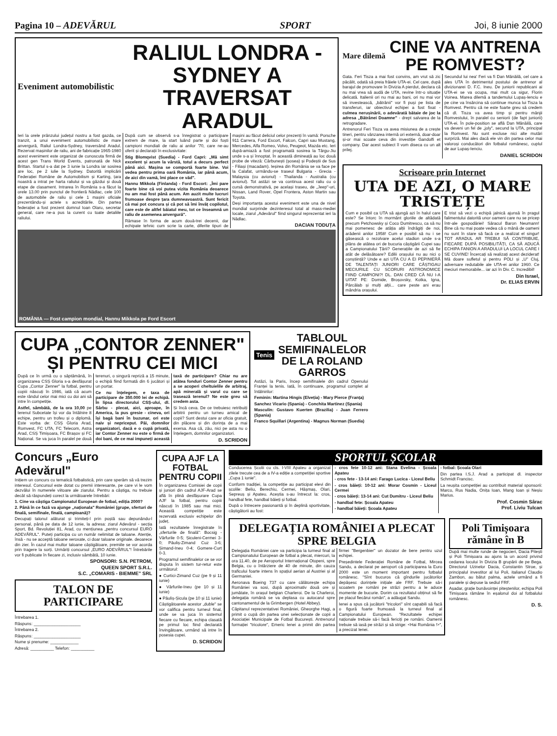Pagina 10 – ADEVĂRUL SPORT Joi, 8 iunie 2000
Eveniment automobilistic
RALIUL LONDRA - SYDNEY A TRAVERSAT ARADUL
Ieri la orele prânzului județul nostru a fost gazda, ce tranzit, a unui eveniment automobilistic de mare anvergură, Raliul Londra-Sydney, traversând Aradul. Rezervat mașinilor de raliu, ani de fabricație 1965-1980 acest eveniment este organizat de cunoscuta firmă de acest gen Trans World Events, patronată de Nick Brittan. Startul s-a dat pe 3 iunie la Londra iar sosirea are loc, pe 2 iulie la Sydney. Datorită implicării Federației Române de Automobilism și Karting, țara noastră a intrat pe harta raliului și va găzdui și două etape de clasament. Intrarea în România s-a făcut la orele 13.00 prin punctul de frontieră Nădlac, cele 100 de automobile de raliu și cele 1 mașini oficiale prezentându-și actele s acreditările. Din partea federației a fost prezent domnul Ioan Olaru, secretar general, care ne-a pus la curent cu toate detaliile raliului.
După cum se observă s-a înregistrat o participare extrem de mare, la start luând parte și doi foști campioni mondiali de raliu ai anilor '70, care ne-au oferit și declarații în exclusivitate:
Stig Blomqvist (Suedia) - Ford Capri: „Mă simt excelent și acum la vârstă, totul a decurs perfect până aici. Mașina se comportă foarte bine. Voi vedea pentru prima oară România, iar până acum, de aici din vamă, îmi place ce văd".
Hannu Mikkola (Finlanda) - Ford Escort: „Îmi pare foarte bine că voi putea vizita România deoarece nu am mai fost până acum. Am auzit multe lucruri frumoase despre țara dumneavoastră. Sunt fericit că mai pot concura și că pot să îmi învăț copilotul, care este de altfel băiatul meu, tot ce înseamnă un raliu de asemenea anvergură".
Rămase în forma de acum două-trei decenii, dar echipate tehnic cum scrie la carte, diferite tipuri de mașini au făcut deliciul celor prezenți în vamă: Porsche 911 Carrera, Ford Escort, Falcon, Capri sau Mustang, Mercedes, Alfa Romeo, Volvo, Peugeot, Mazda etc. Ieri după-amiază a fost programată sosirea la Târgu-Jiu unde s-a și înnoptat. În această dimineață au loc două probe de viteză: Cărbunești (șosea) și Podeștii de Sus - Filiași (macadam). Ieșirea din România se va face pe la Calafat, urmându-se traseul Bulgaria - Grecia - Malaysia (cu avionul) - Thailanda - Australia (cu avionul). Tot astăzi se va continua acest raliu cu o cursă demonstrativă, pe același traseu, de „Jeep"-uri, Nissan, Land Rover, Opel Frontera, Aston Martin sau Toyota.
Deși importanța acestui eveniment este una de nivel mondial surprinde dezinteresul total al mass-mediei locale, ziarul „Adevărul" fiind singurul reprezentat ieri la Nădlac.
DACIAN TODUȚA
ROMÂNIA — Fost campion mondial, Hannu Mikkola pe Ford Escort
Mare dilemă
CINE VA ANTRENA PE ROMVEST?
Gata. Feri Tisza a mai fost convins, am vrut să zic păcălit, odată să preia frâiele UTA-ei. Cel care, după barajul de promovare în Divizia A pierdut, declara că nu mai vrea să audă de UTA, revine într-o situație delicată. Italienii ori nu mai au bani, ori nu mai vor să investească, „bătrânii" vor fi puși pe lista de transferuri, iar obiectivul echipei a fost fixat - culmea nerușinării, o adevărată bătaie de joc la adresa „Bătrânei Doamne" - drept salvarea de la retrogradare.
Antrenorul Feri Tisza va avea misiunea de a crește tineri, pentru vânzarea internă ori externă, doar-doar și-or mai scoate ceva din investiție Gandolfi et company. Dar acest subiect îl vom diseca cu un alt prilej.
Secundul lui nea' Feri va fi Dan Mănăilă, cel care a ales UTA în detrimentul postului de antrenor al divizionarei D. F.C. Ineu. De juniorii republicani ai UTA-ei se va ocupa, mai mult ca sigur, Florin Voinea. Marea dilemă a tandemului Lupaș-Ienciu e pe cine va însărcina să continue munca lui Tisza la Romvest. Pentru că ne este foarte greu să credem că dl. Tisza va avea timp și pentru mânjii Romvestului, în paralel cu seniorii (de fapt juniorii) UTA-ei. În pole-position se află Dan Mănăilă, care va deveni un fel de „joly", secund la UTA, principal la Romvest. Nu sunt excluse nici alte mutări surpriză. Mai ales dacă ele vin din partea celor mai valoroși conducători din fotbalul românesc, cuplul de aur Lupaș-Ienciu.
DANIEL SCRIDON
Scrisoare prin Internet
UTA DE AZI, O MARE TRISTEȚE
Cum e posibil ca UTA să ajungă azi în halul care este? Se întorc în mormânt gloriile de altădată precum Petchowsky și Coco Dumitrescu, ca să nu mai pomenesc de atâția alții îndrăgiți de noi, arădenii anilor 1958! Cum e posibil să nu i se găsească o rezolvare acelui stadion unde s-a plâns de atâtea ori de bucuria câștigării Cupei sau a Campionatului Țării? Generațiile de azi să fie atât de delăsătoare? Edilii orașului nu au nici o conștiință? Unde e azi UTA CU A EI PEPINIERĂ DE TALENTAȚI JUNIORI CARE CÂȘTIGAU MECIURILE CU SCORURI ASTRONOMICE FIIND CAMPIONI?! DL. DAN CRED CĂ NU I-A UITAT PE: Domide, Broșovsky, Kotka, Igna, Pârcălab și mulți alții... care peste ani erau mândria orașului.
E trist să vezi o echipă jalnică ajunsă în pragul falimentului datorită unor oameni care nu se pricep într-ale gospodăriei! Săracul Baron Neumann! Bine că nu mai poate vedea că o mână de oameni nu sunt în stare să facă ce a realizat el singur! TOT ARADUL AR TREBUI SĂ CONTRIBUIE, FIECARE DUPĂ POSIBILITĂȚI, CA SĂ ADUCĂ ECHIPA FANION A ARADULUI LA LOCUL CARE I SE CUVINE! Încercați să realizați acest deziderat! Mă doare sufletul și pentru POLI și „U" Cluj, adversare redutabile ale UTA-ei anilor 1960. Ce meciuri memorabile... iar azi în Div. C. Incredibil!
Din Israel,
Dr. ELIAS ERVIN
CUPA „CONTOR ZENNER" ȘI PENTRU CEI MICI
După ce în urmă cu o săptămână, în organizarea CSȘ Gloria s-a desfășurat Cupa „Contor Zenner" la fotbal, pentru copiii născuți în 1986, iată că acum este rândul celor mai mici cu doi ani să intre în competiție.
Astfel, sâmbătă, de la ora 10,00 pe terenul Subcetate își vor da întâlnire 8 echipe, pentru un trofeu și o diplomă. Este vorba de: CSȘ Gloria Arad, Romvest, FC UTA, FC Telecom, Astra Arad, CSȘ Timișoara, FC Brașov și FC Național. Se va juca în paralel pe două terenuri, o singură repriză a 15 minute, o echipă fiind formată din 6 jucători și un portar.
Ce nu înțelegem, e taxa de participare de 350.000 lei de echipă. În lipsa directorului CSȘ-ului, dl. Sârbu - plecat, aici, aproape, în America, la pus gresie - cineva, ori își bagă bani în buzunar, ori este naiv și nepriceput. Păi, domnilor organizatori, dacă e o cupă privată, iar Contor Zenner nu este o firmă de doi bani, de ce mai impuneți această taxă de participare? Chiar nu are atâtea fonduri Contor Zenner pentru a se acoperi cheltuielile de arbitraj, apă minerală și varul cu care se trasează terenul? Ne este greu să credem asta.
Și încă ceva. De ce trebuiesc retribuiți arbitrii pentru un turneu amical de copii? Sunt destui care ar oficia gratuit, din plăcere și din dorința de a mai exersa. Asa că, zău, nici pe asta nu o înțelegem, domnilor organizatori.
D. SCRIDON
Tenis
TABLOUL SEMIFINALELOR DE LA ROLAND GARROS
Astăzi, la Paris, încep semifinalele din cadrul Openului Franței la tenis. Iată, în continuare, programul complet al întâlnirilor:
Feminin: Martina Hingis (Elveția) - Mary Pierce (Franța)
Sanchez Vicario (Spania) - Conchita Martinez (Spania)
Masculin: Gustavo Kuerten (Brazilia) - Juan Ferrero (Spania)
Franco Squillari (Argentina) - Magnus Norman (Suedia)
Concurs „Euro Adevărul"
Inițiem un concurs cu tematică fotbalistică, prin care sperăm să vă trezim interesul. Concursul este dotat cu premii interesante, pe care vi le vom dezvălui în numerele viitoare ale ziarului. Pentru a câștiga, nu trebuie decât să răspundeți corect la următoarele întrebări:
1. Cine va câștiga Campionatul European de fotbal, ediția 2000?
2. Până în ce fază va ajunge „naționala" României (grupe, sferturi de finală, semifinale, finală, campioană)?
Decupați talonul alăturat și trimiteți-l prin poștă sau depunându-l personal, până pe data de 12 iunie, la adresa: ziarul Adevărul - secția Sport, Bd. Revoluției 81, Arad, cu mențiunea „pentru concursul EURO ADEVĂRUL". Puteți participa cu un număr nelimitat de taloane. Atenție, însă - nu se acceptă taloane xeroxate, ci doar taloane originale. deoarece din zier. În cazul mai multor taloane câștigătoare, premiile se vor acorda prin tragere la sorți. Urmăriți concursul „EURO ADEVĂRUL"! Întrebările vor fi publicate în fiecare zi, inclusiv sâmbătă, 10 iunie.
SPONSORI: S.N. PETROM,
QUEEN SPORT S.R.L.
S.C. „COMARIS - BIEMME" SRL
TALON DE PARTICIPARE
Întrebarea 1.
Răspuns: ____________________
Întrebarea 2.
Răspuns: ____________________
Nume și prenume: ____________
Adresă: __________ Telefon: __________
CUPA AJF LA FOTBAL PENTRU COPII
În organizarea Comisiei de copii și juniori din cadrul AJF-Arad se află în plină desfășurare Cupa AJF la fotbal, pentru copiii născuți în 1985 sau mai mici. Această competiție este rezervată exclusiv echipelor din județ.
Iată rezultatele înregistrate în „sferturile de finală": Bocsig - Vârfurile 0-5; Șiculeni-Cermei 3-0; Păuliș-Zimand Cuz 3-6; Șimand-Ineu 0-4; Gomere-Curt 0-3.
Programul semifinalelor ce se vor disputa în sistem tur-retur este următorul:
● Curtici-Zimand Cuz (pe 9 și 11 iunie)
● Vârfurile-Ineu (pe 10 și 11 iunie)
● Păuliș-Șicula (pe 10 și 11 iunie)
Câștigătoarele acestor „duble" se vor califica pentru turneul final, unde se va juca în sistemul fiecare cu fiecare, echipa clasată pe primul loc fiind declarată învingătoare, urmând să intre în posesia cupei.
D. SCRIDON
SPORTUL ȘCOLAR
Conducerea Școlii cu cls. I-VIII Apateu a organizat zilele trecute cea de a IV-a ediție a competiției sportive „Cupa 1 iunie".
Conform tradiției, la competiție au participat elevi din școlile: Beliu, Berechiu, Cermei, Hășmaș, Olari, Sepreuș și Apateu. Aceștia s-au întrecut la: cros, handbal fete, handbal băieți și fotbal.
După o întrecere pasionantă și în deplină sportivitate, câștigătorii au fost:
- cros fete 10-12 ani: Stana Evelina - Școala Apateu
- cros fete - 13-14 ani: Farago Lucica - Liceul Beliu
- cros băieți: 10-12 ani: Morar Cosmin - Liceul Cermei
- cros băieți: 13-14 ani: Cut Dumitru - Liceul Beliu
- handbal fete: Școala Apateu
- handbal băieți: Școala Apateu
- fotbal: Școala Olari
Din partea I.S.J. Arad a participat dl. inspector Schmidt Francisc.
La reușita competiției au contribuit material sponsorii: Marco, Rus Nadia, Onița Ioan, Mang Ioan și Neșiu Marius.
Prof. Cosmin Sârac
Prof. Liviu Tulcan
DELEGAȚIA ROMÂNIEI A PLECAT SPRE BELGIA
Delegația României care va participa la turneul final al Campionatului European de fotbal a plecat, miercuri, la ora 11.40, de pe Aeroportul Internațional Otopeni, spre Belgia, cu o întârziere de 40 de minute, din cauza traficului foarte intens în spațiul aerian al Austriei și al Germaniei.
Aeronava Boeing 737 cu care călătorește echipa României va sosi, după aproximativ două ore și jumătate, în orașul belgian Charleroi. De la Charleroi, delegația română se va deplasa cu autocarul spre cantonamentul de la Grimbergen (Hotel Abbey).
Căpitanul reprezentativei României, Gheorghe Hagi, a primit o cupă din partea unei selecționate de copii a Asociației Municipale de Fotbal București. Antrenorul formației "tricolore", Emeric Ienei a primit din partea firmei "Bergenbier" un dozator de bere pentru uzul echipei.
Președintele Federației Române de Fotbal, Mircea Sandu, a declarat pe aeroport că participarea la Euro 2000 este un moment important pentru fotbalul românesc. "Sînt bucuros că gîndurile jucătorilor depășesc dorințele inițiale ale FRF. Trebuie să-i scoatem pe români pe străzi pentru a le aduce momente de bucurie. Dorim ca rezultatul obținut să fie pe placul fiecărui român", a adăugat Sandu.
Ienei a spus că jucătorii "tricolori" sînt capabili să facă o figură foarte frumoasă la turneul final al Campionatului European. "Rezultatele echipei naționale trebuie să-i facă fericiți pe români. Oamenii trebuie să iasă pe străzi și să strige: <Hai România !>", a precizat Ienei.
Poli Timișoara rămâne în B
După mai multe runde de negocieri, Dacia Pitești și Poli Timișoara au ajuns la un acord privind cedarea locului în Divizia B grupării de pe Bega. Directorul Uzinelor Dacia, Constantin Stroe, și principalul investitor al lui Poli, italianul Claudio Zambon, au bătut palma, actele urmând a fi paralele și depuse la sediul FRF.
Așadar, grație bunăvoinței piteștenilor, echipa Poli Timișoara rămâne în eșalonul doi al fotbalului românesc.
D. S.